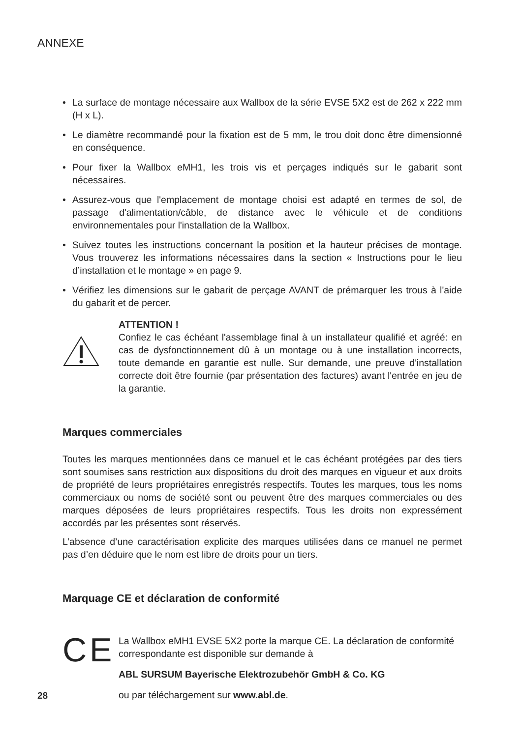ANNEXE
• La surface de montage nécessaire aux Wallbox de la série EVSE 5X2 est de 262 x 222 mm (H x L).
• Le diamètre recommandé pour la fixation est de 5 mm, le trou doit donc être dimensionné en conséquence.
• Pour fixer la Wallbox eMH1, les trois vis et perçages indiqués sur le gabarit sont nécessaires.
• Assurez-vous que l'emplacement de montage choisi est adapté en termes de sol, de passage d'alimentation/câble, de distance avec le véhicule et de conditions environnementales pour l'installation de la Wallbox.
• Suivez toutes les instructions concernant la position et la hauteur précises de montage. Vous trouverez les informations nécessaires dans la section « Instructions pour le lieu d’installation et le montage » en page 9.
• Vérifiez les dimensions sur le gabarit de perçage AVANT de prémarquer les trous à l'aide du gabarit et de percer.
ATTENTION !
Confiez le cas échéant l'assemblage final à un installateur qualifié et agréé: en cas de dysfonctionnement dû à un montage ou à une installation incorrects, toute demande en garantie est nulle. Sur demande, une preuve d'installation correcte doit être fournie (par présentation des factures) avant l'entrée en jeu de la garantie.
Marques commerciales
Toutes les marques mentionnées dans ce manuel et le cas échéant protégées par des tiers sont soumises sans restriction aux dispositions du droit des marques en vigueur et aux droits de propriété de leurs propriétaires enregistrés respectifs. Toutes les marques, tous les noms commerciaux ou noms de société sont ou peuvent être des marques commerciales ou des marques déposées de leurs propriétaires respectifs. Tous les droits non expressément accordés par les présentes sont réservés.
L’absence d’une caractérisation explicite des marques utilisées dans ce manuel ne permet pas d’en déduire que le nom est libre de droits pour un tiers.
Marquage CE et déclaration de conformité
CE
La Wallbox eMH1 EVSE 5X2 porte la marque CE. La déclaration de conformité correspondante est disponible sur demande à
ABL SURSUM Bayerische Elektrozubehör GmbH & Co. KG
ou par téléchargement sur www.abl.de.
28